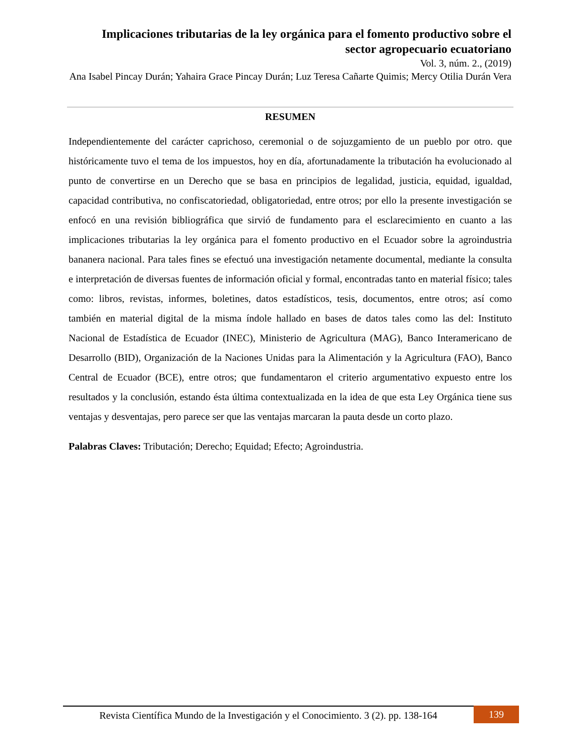Implicaciones tributarias de la ley orgánica para el fomento productivo sobre el sector agropecuario ecuatoriano
Vol. 3, núm. 2., (2019)
Ana Isabel Pincay Durán; Yahaira Grace Pincay Durán; Luz Teresa Cañarte Quimis; Mercy Otilia Durán Vera
RESUMEN
Independientemente del carácter caprichoso, ceremonial o de sojuzgamiento de un pueblo por otro. que históricamente tuvo el tema de los impuestos, hoy en día, afortunadamente la tributación ha evolucionado al punto de convertirse en un Derecho que se basa en principios de legalidad, justicia, equidad, igualdad, capacidad contributiva, no confiscatoriedad, obligatoriedad, entre otros; por ello la presente investigación se enfocó en una revisión bibliográfica que sirvió de fundamento para el esclarecimiento en cuanto a las implicaciones tributarias la ley orgánica para el fomento productivo en el Ecuador sobre la agroindustria bananera nacional. Para tales fines se efectuó una investigación netamente documental, mediante la consulta e interpretación de diversas fuentes de información oficial y formal, encontradas tanto en material físico; tales como: libros, revistas, informes, boletines, datos estadísticos, tesis, documentos, entre otros; así como también en material digital de la misma índole hallado en bases de datos tales como las del: Instituto Nacional de Estadística de Ecuador (INEC), Ministerio de Agricultura (MAG), Banco Interamericano de Desarrollo (BID), Organización de la Naciones Unidas para la Alimentación y la Agricultura (FAO), Banco Central de Ecuador (BCE), entre otros; que fundamentaron el criterio argumentativo expuesto entre los resultados y la conclusión, estando ésta última contextualizada en la idea de que esta Ley Orgánica tiene sus ventajas y desventajas, pero parece ser que las ventajas marcaran la pauta desde un corto plazo.
Palabras Claves: Tributación; Derecho; Equidad; Efecto; Agroindustria.
Revista Científica Mundo de la Investigación y el Conocimiento. 3 (2). pp. 138-164
139